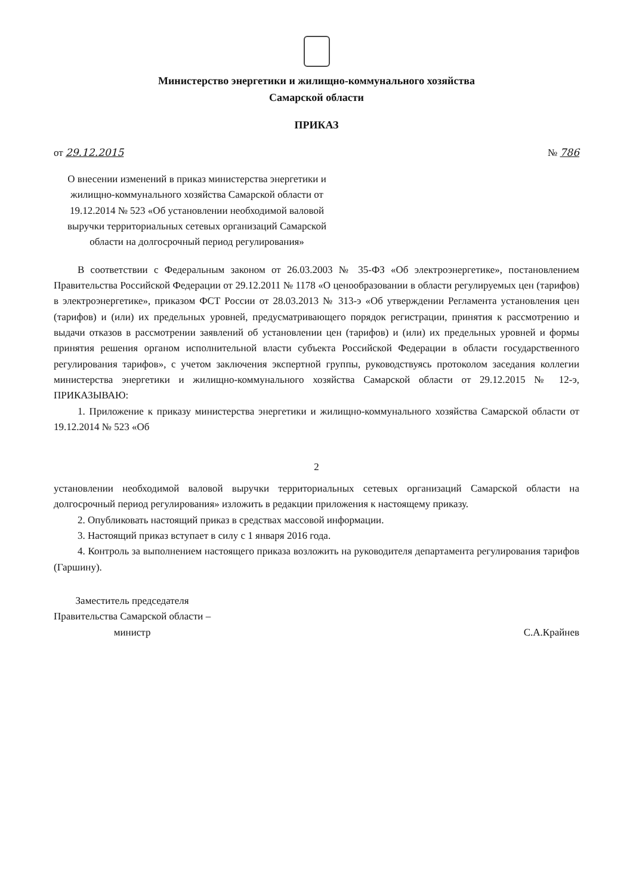Министерство энергетики и жилищно-коммунального хозяйства
Самарской области
ПРИКАЗ
от 29.12.2015 № 786
О внесении изменений в приказ министерства энергетики и жилищно-коммунального хозяйства Самарской области от 19.12.2014 № 523 «Об установлении необходимой валовой выручки территориальных сетевых организаций Самарской области на долгосрочный период регулирования»
В соответствии с Федеральным законом от 26.03.2003 № 35-ФЗ «Об электроэнергетике», постановлением Правительства Российской Федерации от 29.12.2011 № 1178 «О ценообразовании в области регулируемых цен (тарифов) в электроэнергетике», приказом ФСТ России от 28.03.2013 № 313-э «Об утверждении Регламента установления цен (тарифов) и (или) их предельных уровней, предусматривающего порядок регистрации, принятия к рассмотрению и выдачи отказов в рассмотрении заявлений об установлении цен (тарифов) и (или) их предельных уровней и формы принятия решения органом исполнительной власти субъекта Российской Федерации в области государственного регулирования тарифов», с учетом заключения экспертной группы, руководствуясь протоколом заседания коллегии министерства энергетики и жилищно-коммунального хозяйства Самарской области от 29.12.2015 № 12-э, ПРИКАЗЫВАЮ:
1. Приложение к приказу министерства энергетики и жилищно-коммунального хозяйства Самарской области от 19.12.2014 № 523 «Об
2
установлении необходимой валовой выручки территориальных сетевых организаций Самарской области на долгосрочный период регулирования» изложить в редакции приложения к настоящему приказу.
2. Опубликовать настоящий приказ в средствах массовой информации.
3. Настоящий приказ вступает в силу с 1 января 2016 года.
4. Контроль за выполнением настоящего приказа возложить на руководителя департамента регулирования тарифов (Гаршину).
Заместитель председателя
Правительства Самарской области –
министр
С.А.Крайнев